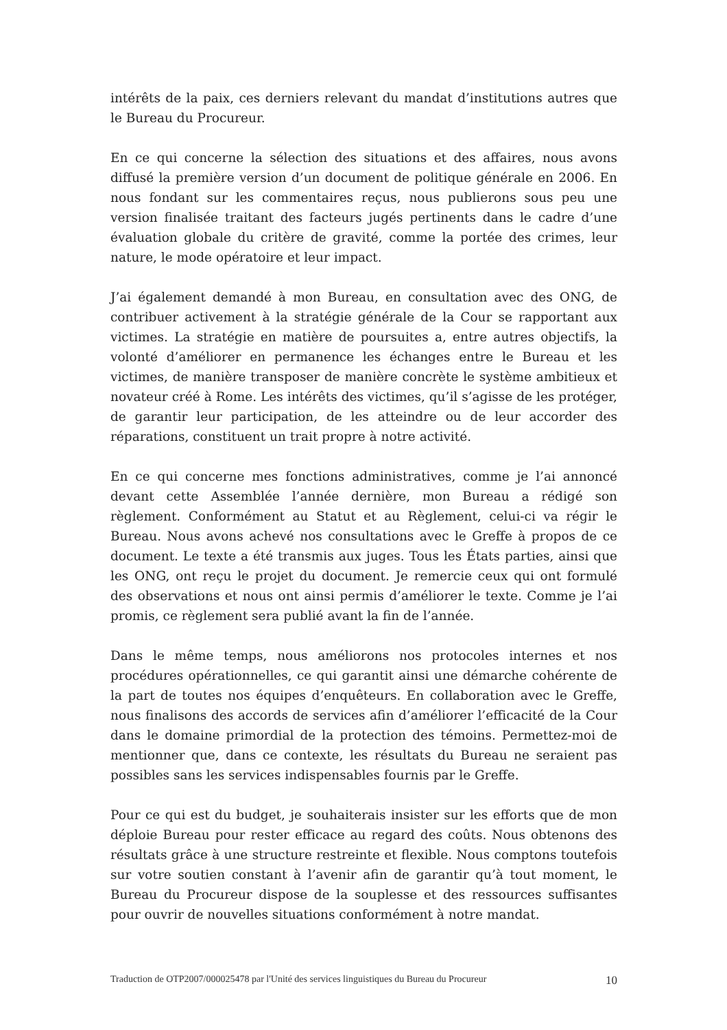intérêts de la paix, ces derniers relevant du mandat d’institutions autres que le Bureau du Procureur.
En ce qui concerne la sélection des situations et des affaires, nous avons diffusé la première version d’un document de politique générale en 2006. En nous fondant sur les commentaires reçus, nous publierons sous peu une version finalisée traitant des facteurs jugés pertinents dans le cadre d’une évaluation globale du critère de gravité, comme la portée des crimes, leur nature, le mode opératoire et leur impact.
J’ai également demandé à mon Bureau, en consultation avec des ONG, de contribuer activement à la stratégie générale de la Cour se rapportant aux victimes. La stratégie en matière de poursuites a, entre autres objectifs, la volonté d’améliorer en permanence les échanges entre le Bureau et les victimes, de manière transposer de manière concrète le système ambitieux et novateur créé à Rome. Les intérêts des victimes, qu’il s’agisse de les protéger, de garantir leur participation, de les atteindre ou de leur accorder des réparations, constituent un trait propre à notre activité.
En ce qui concerne mes fonctions administratives, comme je l’ai annoncé devant cette Assemblée l’année dernière, mon Bureau a rédigé son règlement. Conformément au Statut et au Règlement, celui-ci va régir le Bureau. Nous avons achevé nos consultations avec le Greffe à propos de ce document. Le texte a été transmis aux juges. Tous les États parties, ainsi que les ONG, ont reçu le projet du document. Je remercie ceux qui ont formulé des observations et nous ont ainsi permis d’améliorer le texte. Comme je l’ai promis, ce règlement sera publié avant la fin de l’année.
Dans le même temps, nous améliorons nos protocoles internes et nos procédures opérationnelles, ce qui garantit ainsi une démarche cohérente de la part de toutes nos équipes d’enquêteurs. En collaboration avec le Greffe, nous finalisons des accords de services afin d’améliorer l’efficacité de la Cour dans le domaine primordial de la protection des témoins. Permettez-moi de mentionner que, dans ce contexte, les résultats du Bureau ne seraient pas possibles sans les services indispensables fournis par le Greffe.
Pour ce qui est du budget, je souhaiterais insister sur les efforts que de mon déploie Bureau pour rester efficace au regard des coûts. Nous obtenons des résultats grâce à une structure restreinte et flexible. Nous comptons toutefois sur votre soutien constant à l’avenir afin de garantir qu’à tout moment, le Bureau du Procureur dispose de la souplesse et des ressources suffisantes pour ouvrir de nouvelles situations conformément à notre mandat.
Traduction de OTP2007/000025478 par l'Unité des services linguistiques du Bureau du Procureur 10